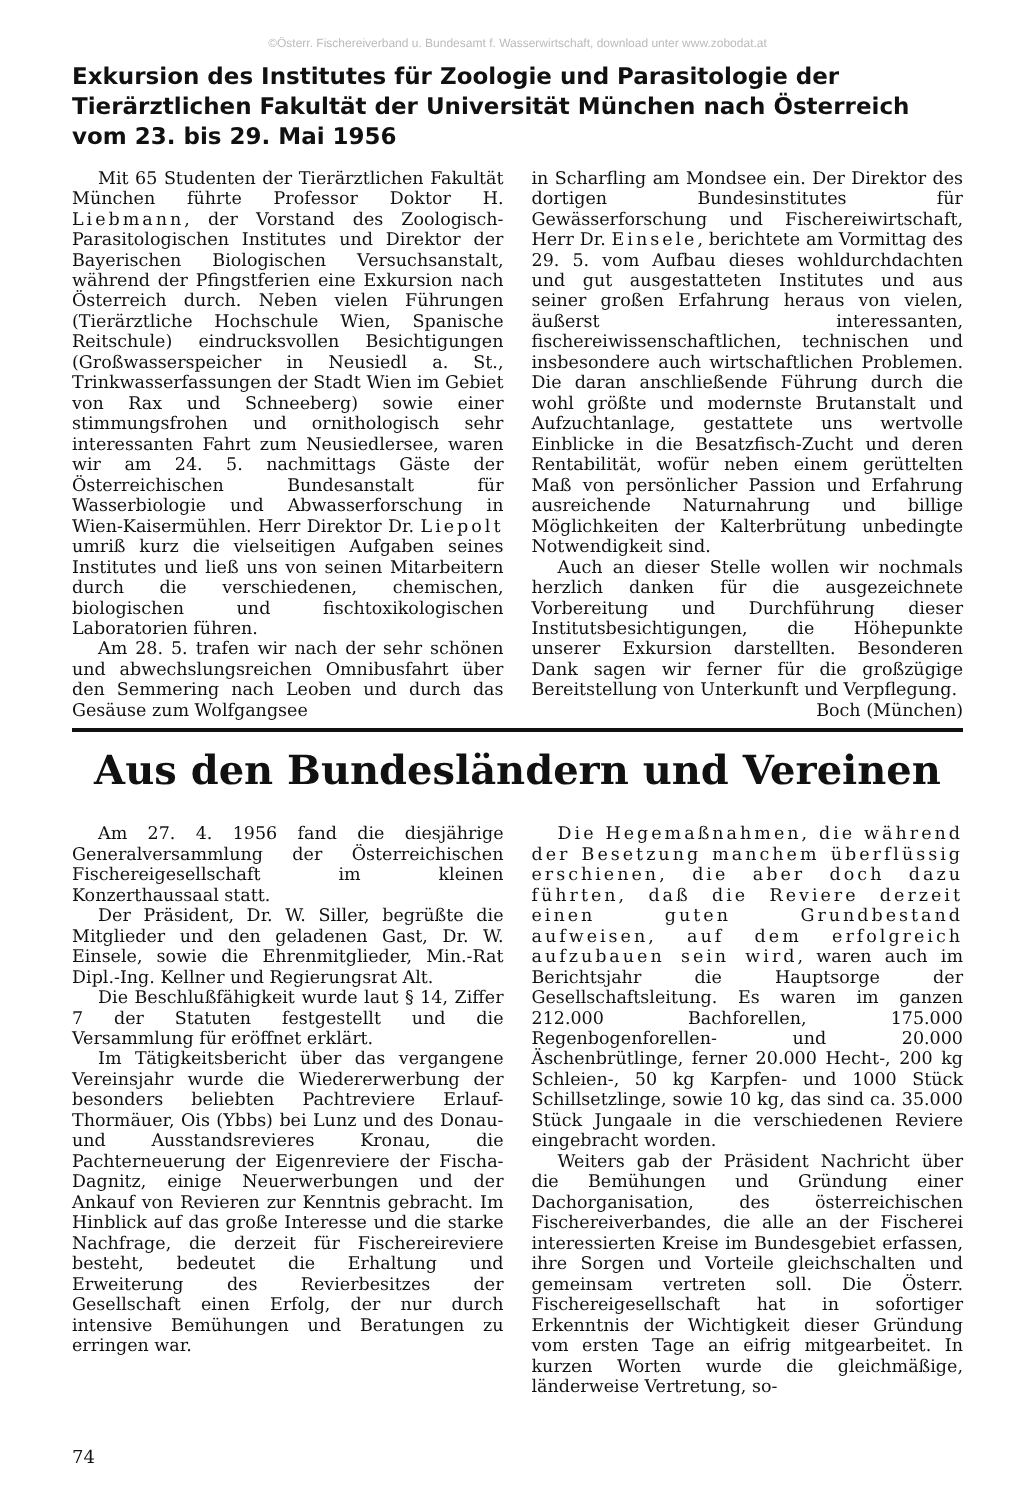©Österr. Fischereiverband u. Bundesamt f. Wasserwirtschaft, download unter www.zobodat.at
Exkursion des Institutes für Zoologie und Parasitologie der Tierärztlichen Fakultät der Universität München nach Österreich vom 23. bis 29. Mai 1956
Mit 65 Studenten der Tierärztlichen Fakultät München führte Professor Doktor H. Liebmann, der Vorstand des Zoologisch-Parasitologischen Institutes und Direktor der Bayerischen Biologischen Versuchsanstalt, während der Pfingstferien eine Exkursion nach Österreich durch. Neben vielen Führungen (Tierärztliche Hochschule Wien, Spanische Reitschule) eindrucksvollen Besichtigungen (Großwasserspeicher in Neusiedl a. St., Trinkwasserfassungen der Stadt Wien im Gebiet von Rax und Schneeberg) sowie einer stimmungsfrohen und ornithologisch sehr interessanten Fahrt zum Neusiedlersee, waren wir am 24. 5. nachmittags Gäste der Österreichischen Bundesanstalt für Wasserbiologie und Abwasserforschung in Wien-Kaisermühlen. Herr Direktor Dr. Liepolt umriß kurz die vielseitigen Aufgaben seines Institutes und ließ uns von seinen Mitarbeitern durch die verschiedenen, chemischen, biologischen und fischtoxikologischen Laboratorien führen.
Am 28. 5. trafen wir nach der sehr schönen und abwechslungsreichen Omnibusfahrt über den Semmering nach Leoben und durch das Gesäuse zum Wolfgangsee
in Scharfling am Mondsee ein. Der Direktor des dortigen Bundesinstitutes für Gewässerforschung und Fischereiwirtschaft, Herr Dr. Einsele, berichtete am Vormittag des 29. 5. vom Aufbau dieses wohldurchdachten und gut ausgestatteten Institutes und aus seiner großen Erfahrung heraus von vielen, äußerst interessanten, fischereiwissenschaftlichen, technischen und insbesondere auch wirtschaftlichen Problemen. Die daran anschließende Führung durch die wohl größte und modernste Brutanstalt und Aufzuchtanlage, gestattete uns wertvolle Einblicke in die Besatzfisch-Zucht und deren Rentabilität, wofür neben einem gerüttelten Maß von persönlicher Passion und Erfahrung ausreichende Naturnahrung und billige Möglichkeiten der Kalterbrütung unbedingte Notwendigkeit sind.
Auch an dieser Stelle wollen wir nochmals herzlich danken für die ausgezeichnete Vorbereitung und Durchführung dieser Institutsbesichtigungen, die Höhepunkte unserer Exkursion darstellten. Besonderen Dank sagen wir ferner für die großzügige Bereitstellung von Unterkunft und Verpflegung. Boch (München)
Aus den Bundesländern und Vereinen
Am 27. 4. 1956 fand die diesjährige Generalversammlung der Österreichischen Fischereigesellschaft im kleinen Konzerthaussaal statt.
Der Präsident, Dr. W. Siller, begrüßte die Mitglieder und den geladenen Gast, Dr. W. Einsele, sowie die Ehrenmitglieder, Min.-Rat Dipl.-Ing. Kellner und Regierungsrat Alt.
Die Beschlußfähigkeit wurde laut § 14, Ziffer 7 der Statuten festgestellt und die Versammlung für eröffnet erklärt.
Im Tätigkeitsbericht über das vergangene Vereinsjahr wurde die Wiedererwerbung der besonders beliebten Pachtreviere Erlauf-Thormäuer, Ois (Ybbs) bei Lunz und des Donau- und Ausstandsrevieres Kronau, die Pachterneuerung der Eigenreviere der Fischa-Dagnitz, einige Neuerwerbungen und der Ankauf von Revieren zur Kenntnis gebracht. Im Hinblick auf das große Interesse und die starke Nachfrage, die derzeit für Fischereireviere besteht, bedeutet die Erhaltung und Erweiterung des Revierbesitzes der Gesellschaft einen Erfolg, der nur durch intensive Bemühungen und Beratungen zu erringen war.
Die Hegemaßnahmen, die während der Besetzung manchem überflüssig erschienen, die aber doch dazu führten, daß die Reviere derzeit einen guten Grundbestand aufweisen, auf dem erfolgreich aufzubauen sein wird, waren auch im Berichtsjahr die Hauptsorge der Gesellschaftsleitung. Es waren im ganzen 212.000 Bachforellen, 175.000 Regenbogenforellen- und 20.000 Äschenbrütlinge, ferner 20.000 Hecht-, 200 kg Schleien-, 50 kg Karpfen- und 1000 Stück Schillsetzlinge, sowie 10 kg, das sind ca. 35.000 Stück Jungaale in die verschiedenen Reviere eingebracht worden.
Weiters gab der Präsident Nachricht über die Bemühungen und Gründung einer Dachorganisation, des österreichischen Fischereiverbandes, die alle an der Fischerei interessierten Kreise im Bundesgebiet erfassen, ihre Sorgen und Vorteile gleichschalten und gemeinsam vertreten soll. Die Österr. Fischereigesellschaft hat in sofortiger Erkenntnis der Wichtigkeit dieser Gründung vom ersten Tage an eifrig mitgearbeitet. In kurzen Worten wurde die gleichmäßige, länderweise Vertretung, so-
74